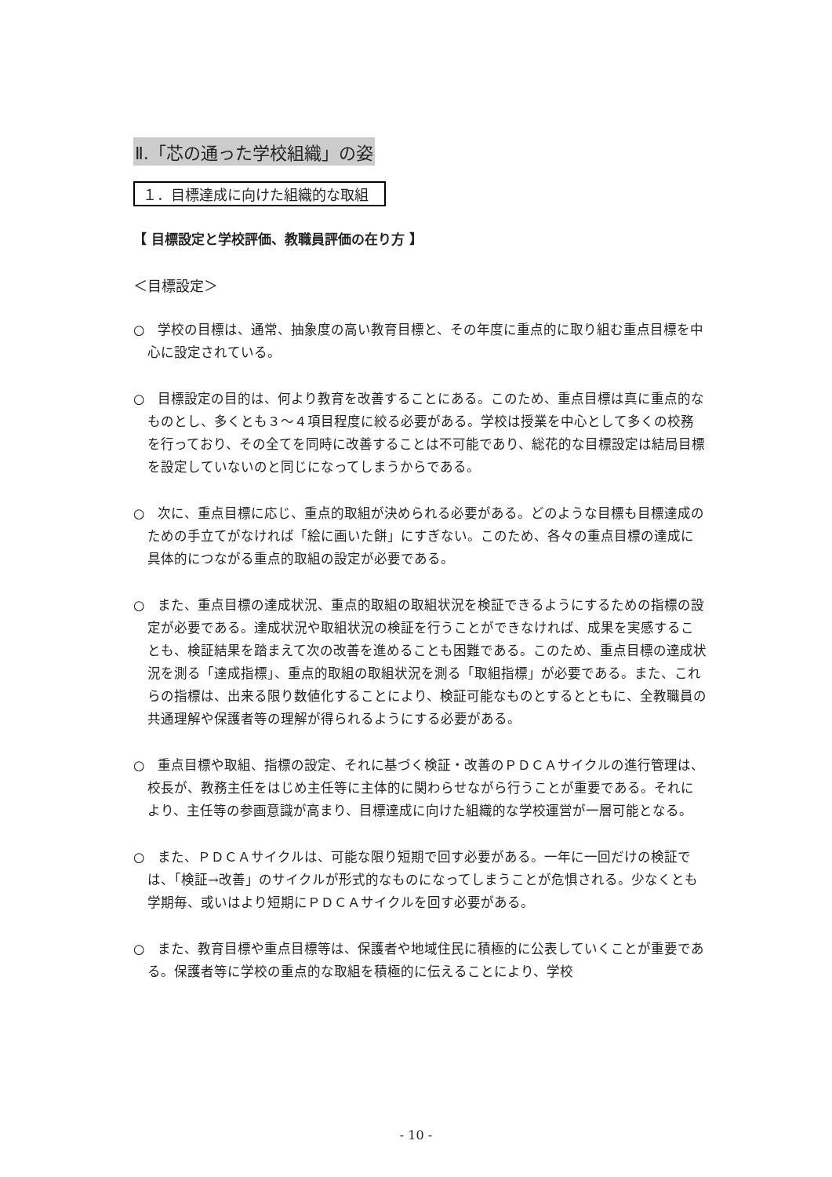Ⅱ.「芯の通った学校組織」の姿
１．目標達成に向けた組織的な取組
【 目標設定と学校評価、教職員評価の在り方 】
＜目標設定＞
○　学校の目標は、通常、抽象度の高い教育目標と、その年度に重点的に取り組む重点目標を中心に設定されている。
○　目標設定の目的は、何より教育を改善することにある。このため、重点目標は真に重点的なものとし、多くとも３～４項目程度に絞る必要がある。学校は授業を中心として多くの校務を行っており、その全てを同時に改善することは不可能であり、総花的な目標設定は結局目標を設定していないのと同じになってしまうからである。
○　次に、重点目標に応じ、重点的取組が決められる必要がある。どのような目標も目標達成のための手立てがなければ「絵に画いた餅」にすぎない。このため、各々の重点目標の達成に具体的につながる重点的取組の設定が必要である。
○　また、重点目標の達成状況、重点的取組の取組状況を検証できるようにするための指標の設定が必要である。達成状況や取組状況の検証を行うことができなければ、成果を実感することも、検証結果を踏まえて次の改善を進めることも困難である。このため、重点目標の達成状況を測る「達成指標」、重点的取組の取組状況を測る「取組指標」が必要である。また、これらの指標は、出来る限り数値化することにより、検証可能なものとするとともに、全教職員の共通理解や保護者等の理解が得られるようにする必要がある。
○　重点目標や取組、指標の設定、それに基づく検証・改善のＰＤＣＡサイクルの進行管理は、校長が、教務主任をはじめ主任等に主体的に関わらせながら行うことが重要である。それにより、主任等の参画意識が高まり、目標達成に向けた組織的な学校運営が一層可能となる。
○　また、ＰＤＣＡサイクルは、可能な限り短期で回す必要がある。一年に一回だけの検証では、「検証→改善」のサイクルが形式的なものになってしまうことが危惧される。少なくとも学期毎、或いはより短期にＰＤＣＡサイクルを回す必要がある。
○　また、教育目標や重点目標等は、保護者や地域住民に積極的に公表していくことが重要である。保護者等に学校の重点的な取組を積極的に伝えることにより、学校
- 10 -